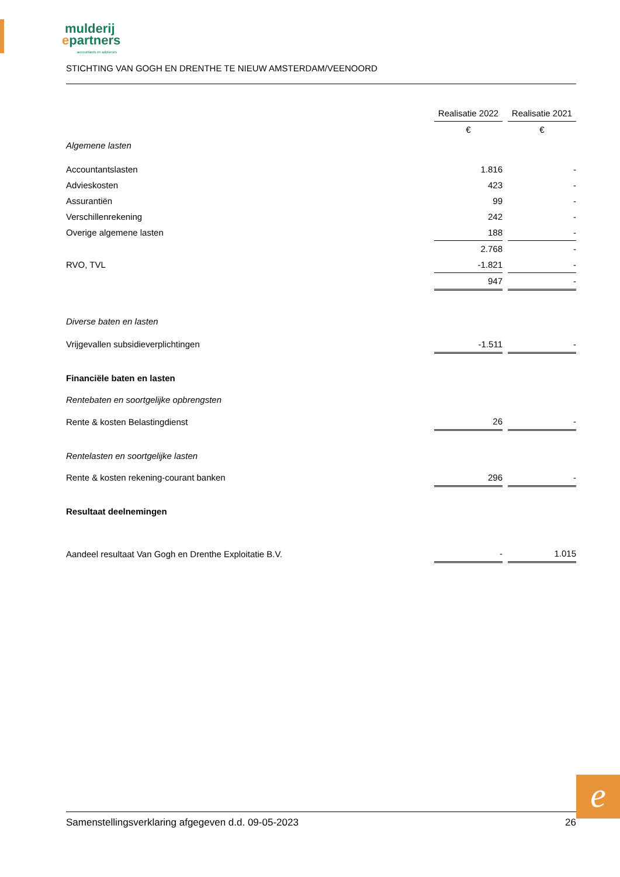mulderij
epartners
accountants en adviseurs
STICHTING VAN GOGH EN DRENTHE TE NIEUW AMSTERDAM/VEENOORD
| | Realisatie 2022 | | Realisatie 2021 |
| --- | --- | --- | --- |
| | € | | € |
| Algemene lasten | | | |
| Accountantslasten | 1.816 | | - |
| Advieskosten | 423 | | - |
| Assurantiën | 99 | | - |
| Verschillenrekening | 242 | | - |
| Overige algemene lasten | 188 | | - |
| | 2.768 | | - |
| RVO, TVL | -1.821 | | - |
| | 947 | | - |
| Diverse baten en lasten | | | |
| Vrijgevallen subsidieverplichtingen | -1.511 | | - |
| Financiële baten en lasten | | | |
| Rentebaten en soortgelijke opbrengsten | | | |
| Rente & kosten Belastingdienst | 26 | | - |
| Rentelasten en soortgelijke lasten | | | |
| Rente & kosten rekening-courant banken | 296 | | - |
| Resultaat deelnemingen | | | |
| Aandeel resultaat Van Gogh en Drenthe Exploitatie B.V. | - | | 1.015 |
e
Samenstellingsverklaring afgegeven d.d. 09-05-2023 26